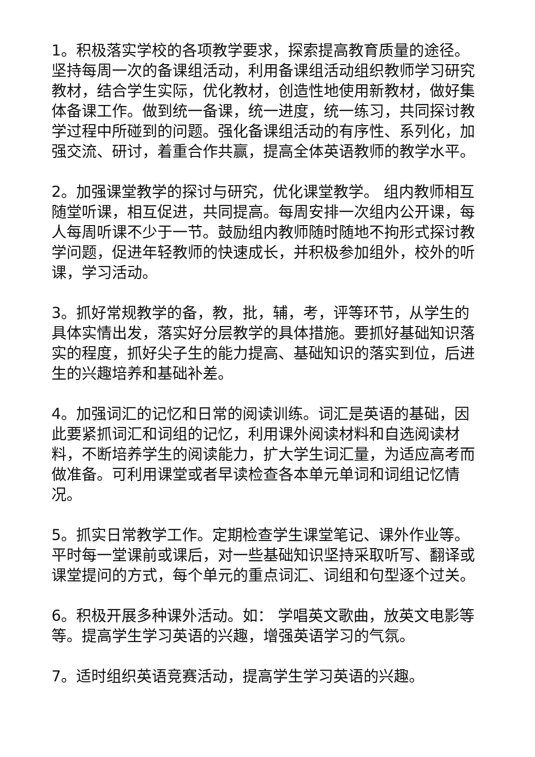1。积极落实学校的各项教学要求，探索提高教育质量的途径。坚持每周一次的备课组活动，利用备课组活动组织教师学习研究教材，结合学生实际，优化教材，创造性地使用新教材，做好集体备课工作。做到统一备课，统一进度，统一练习，共同探讨教学过程中所碰到的问题。强化备课组活动的有序性、系列化，加强交流、研讨，着重合作共赢，提高全体英语教师的教学水平。
2。加强课堂教学的探讨与研究，优化课堂教学。 组内教师相互随堂听课，相互促进，共同提高。每周安排一次组内公开课，每人每周听课不少于一节。鼓励组内教师随时随地不拘形式探讨教学问题，促进年轻教师的快速成长，并积极参加组外，校外的听课，学习活动。
3。抓好常规教学的备，教，批，辅，考，评等环节，从学生的具体实情出发，落实好分层教学的具体措施。要抓好基础知识落实的程度，抓好尖子生的能力提高、基础知识的落实到位，后进生的兴趣培养和基础补差。
4。加强词汇的记忆和日常的阅读训练。词汇是英语的基础，因此要紧抓词汇和词组的记忆，利用课外阅读材料和自选阅读材料，不断培养学生的阅读能力，扩大学生词汇量，为适应高考而做准备。可利用课堂或者早读检查各本单元单词和词组记忆情况。
5。抓实日常教学工作。定期检查学生课堂笔记、课外作业等。平时每一堂课前或课后，对一些基础知识坚持采取听写、翻译或课堂提问的方式，每个单元的重点词汇、词组和句型逐个过关。
6。积极开展多种课外活动。如： 学唱英文歌曲，放英文电影等等。提高学生学习英语的兴趣，增强英语学习的气氛。
7。适时组织英语竞赛活动，提高学生学习英语的兴趣。